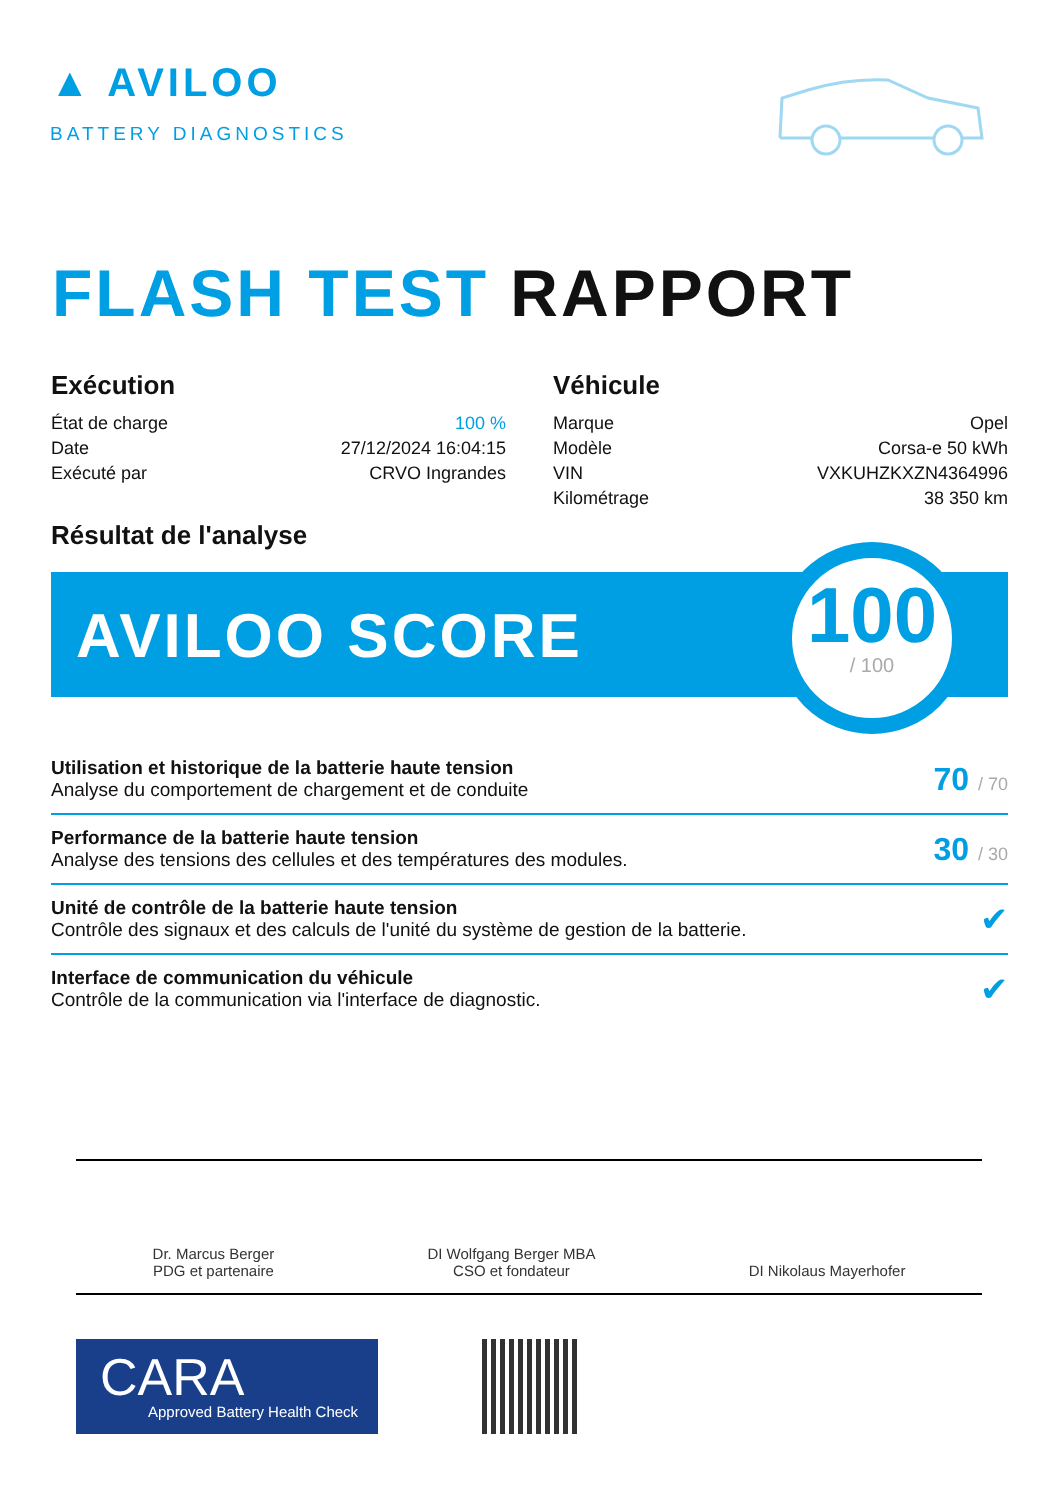▲ AVILOO
BATTERY DIAGNOSTICS
FLASH TEST RAPPORT
Exécution
| État de charge | 100 % |
| Date | 27/12/2024 16:04:15 |
| Exécuté par | CRVO Ingrandes |
Véhicule
| Marque | Opel |
| Modèle | Corsa-e 50 kWh |
| VIN | VXKUHZKXZN4364996 |
| Kilométrage | 38 350 km |
Résultat de l'analyse
AVILOO SCORE
100
/ 100
Utilisation et historique de la batterie haute tension
Analyse du comportement de chargement et de conduite
70 / 70
Performance de la batterie haute tension
Analyse des tensions des cellules et des températures des modules.
30 / 30
Unité de contrôle de la batterie haute tension
Contrôle des signaux et des calculs de l'unité du système de gestion de la batterie.
✔
Interface de communication du véhicule
Contrôle de la communication via l'interface de diagnostic.
✔
Dr. Marcus Berger
PDG et partenaire
DI Wolfgang Berger MBA
CSO et fondateur
DI Nikolaus Mayerhofer
CARA
Approved Battery Health Check